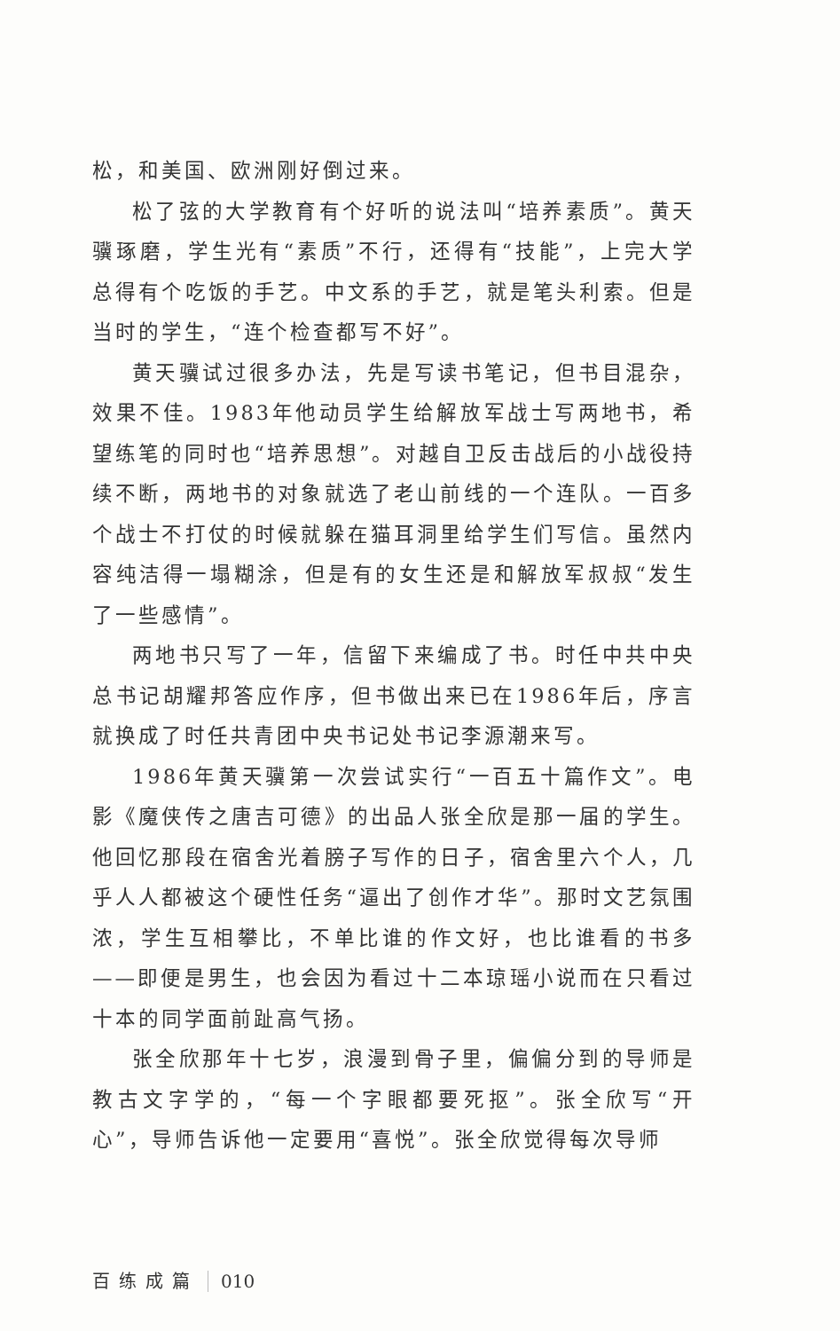松，和美国、欧洲刚好倒过来。
松了弦的大学教育有个好听的说法叫“培养素质”。黄天骥琢磨，学生光有“素质”不行，还得有“技能”，上完大学总得有个吃饭的手艺。中文系的手艺，就是笔头利索。但是当时的学生，“连个检查都写不好”。
黄天骥试过很多办法，先是写读书笔记，但书目混杂，效果不佳。1983年他动员学生给解放军战士写两地书，希望练笔的同时也“培养思想”。对越自卫反击战后的小战役持续不断，两地书的对象就选了老山前线的一个连队。一百多个战士不打仗的时候就躲在猫耳洞里给学生们写信。虽然内容纯洁得一塌糊涂，但是有的女生还是和解放军叔叔“发生了一些感情”。
两地书只写了一年，信留下来编成了书。时任中共中央总书记胡耀邦答应作序，但书做出来已在1986年后，序言就换成了时任共青团中央书记处书记李源潮来写。
1986年黄天骥第一次尝试实行“一百五十篇作文”。电影《魔侠传之唐吉可德》的出品人张全欣是那一届的学生。他回忆那段在宿舍光着膀子写作的日子，宿舍里六个人，几乎人人都被这个硬性任务“逼出了创作才华”。那时文艺氛围浓，学生互相攀比，不单比谁的作文好，也比谁看的书多——即便是男生，也会因为看过十二本琼瑶小说而在只看过十本的同学面前趾高气扬。
张全欣那年十七岁，浪漫到骨子里，偏偏分到的导师是教古文字学的，“每一个字眼都要死抠”。张全欣写“开心”，导师告诉他一定要用“喜悦”。张全欣觉得每次导师
百练成篇 010